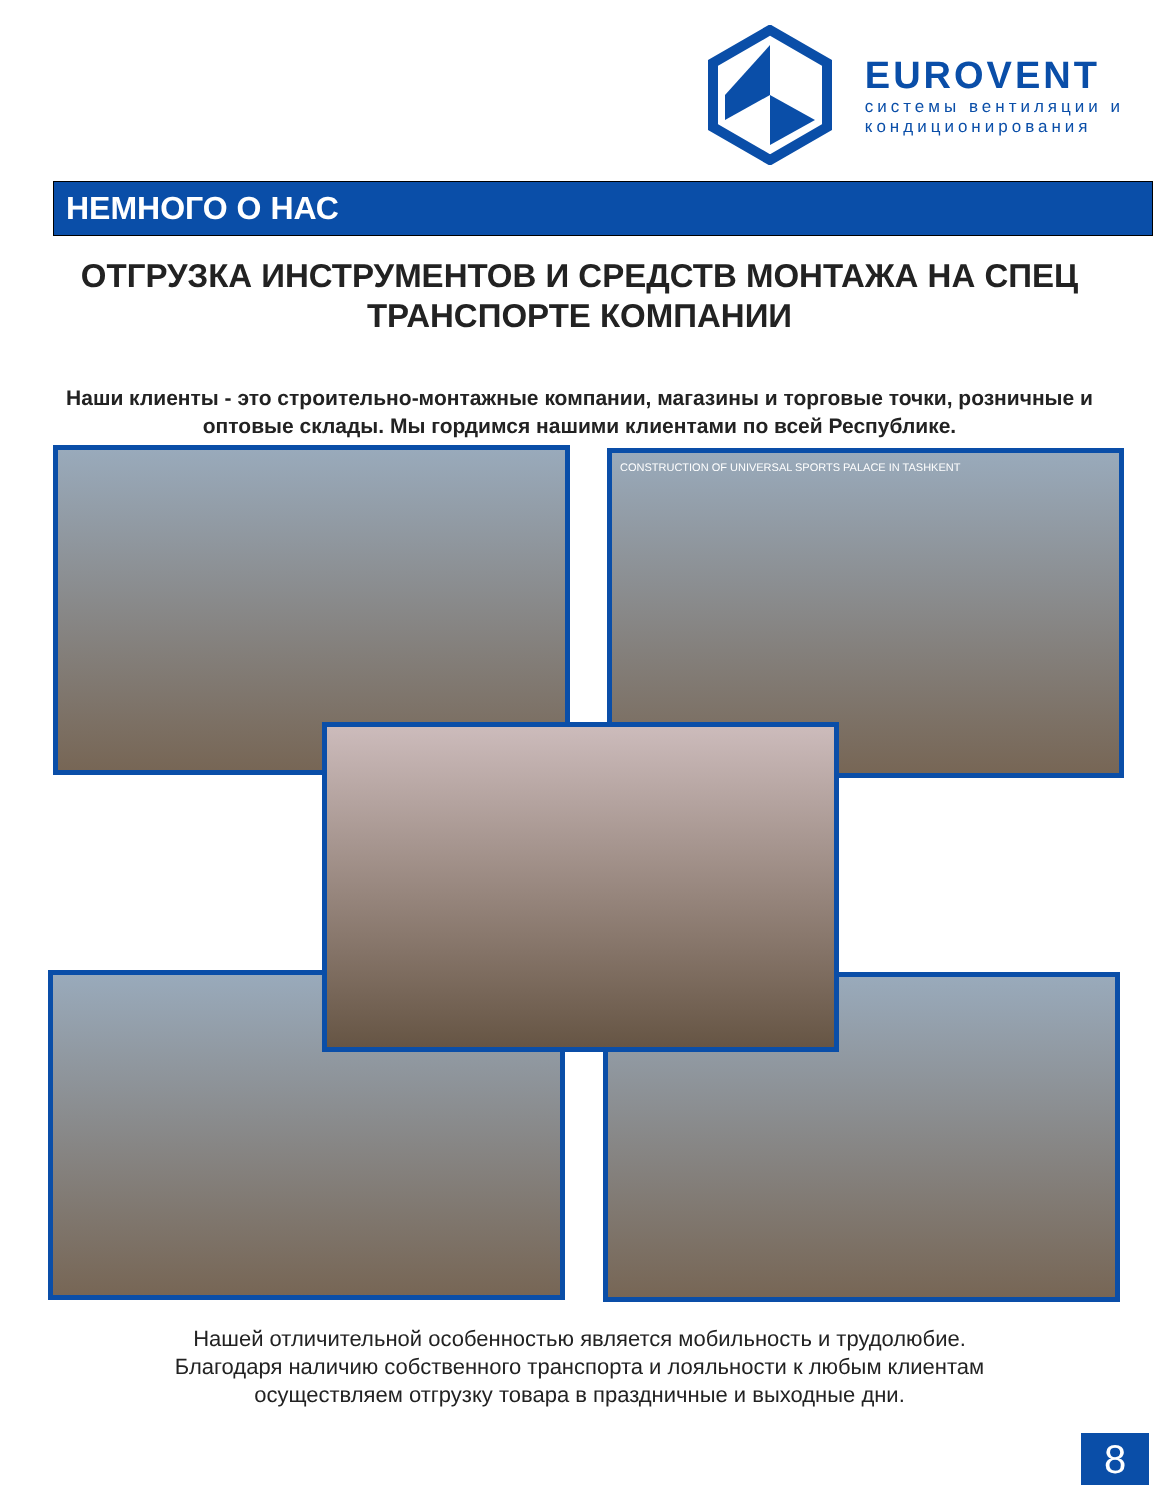EUROVENT
системы вентиляции и
кондиционирования
НЕМНОГО О НАС
ОТГРУЗКА ИНСТРУМЕНТОВ И СРЕДСТВ МОНТАЖА НА СПЕЦ ТРАНСПОРТЕ КОМПАНИИ
Наши клиенты - это строительно-монтажные компании, магазины и торговые точки, розничные и оптовые склады. Мы гордимся нашими клиентами по всей Республике.
CONSTRUCTION OF UNIVERSAL SPORTS PALACE IN TASHKENT
Нашей отличительной особенностью является мобильность и трудолюбие.
Благодаря наличию собственного транспорта и лояльности к любым клиентам
осуществляем отгрузку товара в праздничные и выходные дни.
8